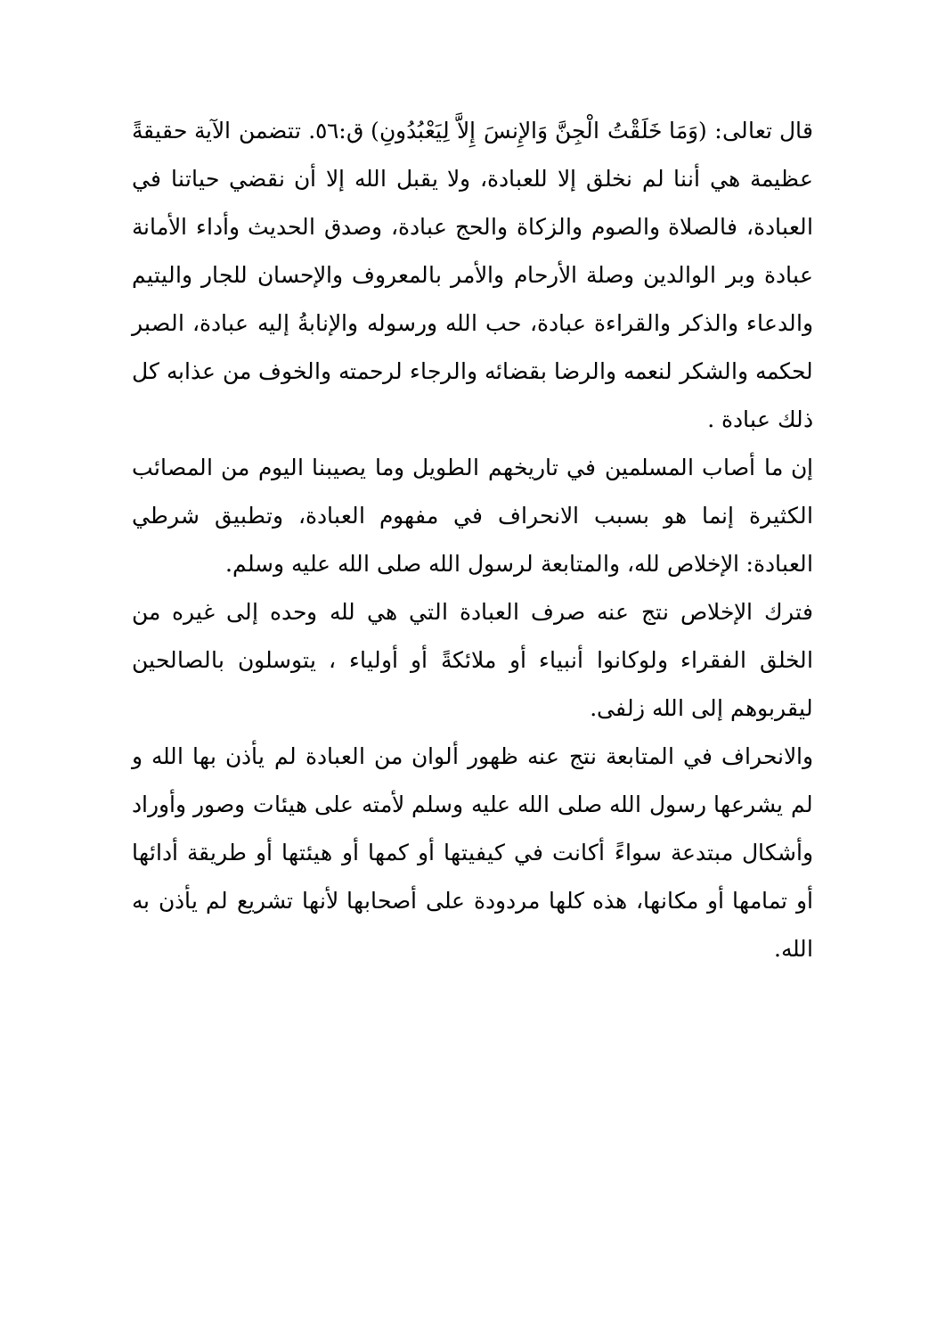قال تعالى: (وَمَا خَلَقْتُ الْجِنَّ وَالإِنسَ إِلاَّ لِيَعْبُدُونِ) ق:٥٦. تتضمن الآية حقيقةً عظيمة هي أننا لم نخلق إلا للعبادة، ولا يقبل الله إلا أن نقضي حياتنا في العبادة، فالصلاة والصوم والزكاة والحج عبادة، وصدق الحديث وأداء الأمانة عبادة وبر الوالدين وصلة الأرحام والأمر بالمعروف والإحسان للجار واليتيم والدعاء والذكر والقراءة عبادة، حب الله ورسوله والإنابةُ إليه عبادة، الصبر لحكمه والشكر لنعمه والرضا بقضائه والرجاء لرحمته والخوف من عذابه كل ذلك عبادة .
إن ما أصاب المسلمين في تاريخهم الطويل وما يصيبنا اليوم من المصائب الكثيرة إنما هو بسبب الانحراف في مفهوم العبادة، وتطبيق شرطي العبادة: الإخلاص لله، والمتابعة لرسول الله صلى الله عليه وسلم.
فترك الإخلاص نتج عنه صرف العبادة التي هي لله وحده إلى غيره من الخلق الفقراء ولوكانوا أنبياء أو ملائكةً أو أولياء ، يتوسلون بالصالحين ليقربوهم إلى الله زلفى.
والانحراف في المتابعة نتج عنه ظهور ألوان من العبادة لم يأذن بها الله و لم يشرعها رسول الله صلى الله عليه وسلم لأمته على هيئات وصور وأوراد وأشكال مبتدعة سواءً أكانت في كيفيتها أو كمها أو هيئتها أو طريقة أدائها أو تمامها أو مكانها، هذه كلها مردودة على أصحابها لأنها تشريع لم يأذن به الله.